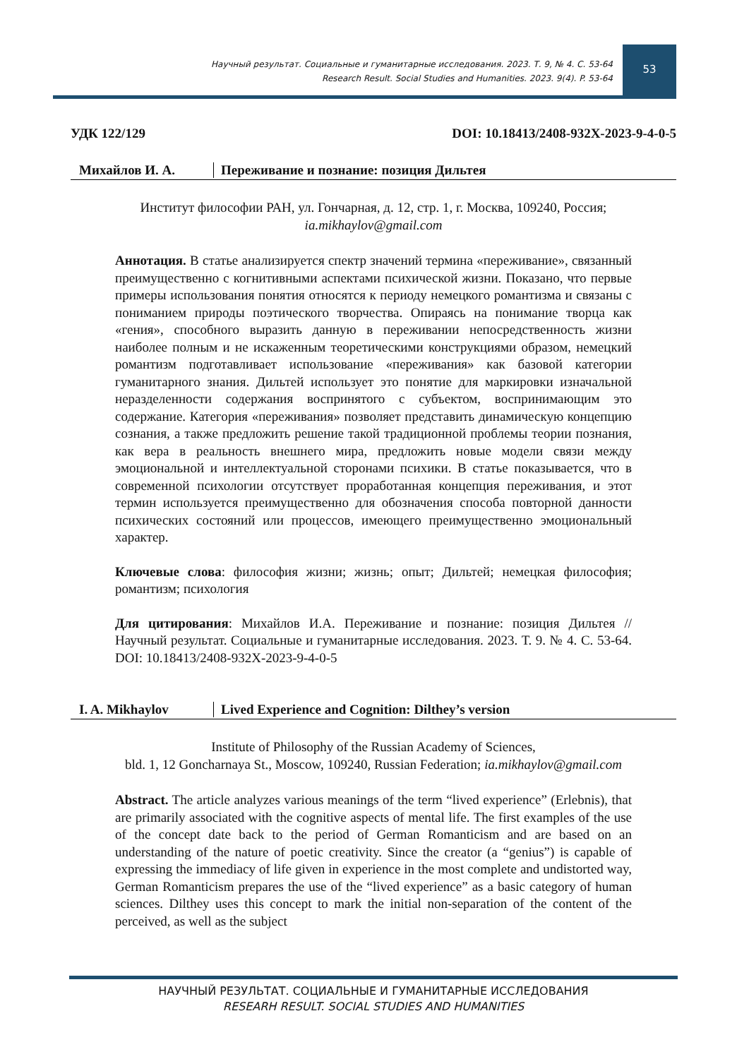Научный результат. Социальные и гуманитарные исследования. 2023. Т. 9, № 4. С. 53-64
Research Result. Social Studies and Humanities. 2023. 9(4). P. 53-64
53
УДК 122/129 DOI: 10.18413/2408-932X-2023-9-4-0-5
Михайлов И. А. Переживание и познание: позиция Дильтея
Институт философии РАН, ул. Гончарная, д. 12, стр. 1, г. Москва, 109240, Россия;
ia.mikhaylov@gmail.com
Аннотация. В статье анализируется спектр значений термина «переживание», связанный преимущественно с когнитивными аспектами психической жизни. Показано, что первые примеры использования понятия относятся к периоду немецкого романтизма и связаны с пониманием природы поэтического творчества. Опираясь на понимание творца как «гения», способного выразить данную в переживании непосредственность жизни наиболее полным и не искаженным теоретическими конструкциями образом, немецкий романтизм подготавливает использование «переживания» как базовой категории гуманитарного знания. Дильтей использует это понятие для маркировки изначальной неразделенности содержания воспринятого с субъектом, воспринимающим это содержание. Категория «переживания» позволяет представить динамическую концепцию сознания, а также предложить решение такой традиционной проблемы теории познания, как вера в реальность внешнего мира, предложить новые модели связи между эмоциональной и интеллектуальной сторонами психики. В статье показывается, что в современной психологии отсутствует проработанная концепция переживания, и этот термин используется преимущественно для обозначения способа повторной данности психических состояний или процессов, имеющего преимущественно эмоциональный характер.
Ключевые слова: философия жизни; жизнь; опыт; Дильтей; немецкая философия; романтизм; психология
Для цитирования: Михайлов И.А. Переживание и познание: позиция Дильтея // Научный результат. Социальные и гуманитарные исследования. 2023. Т. 9. № 4. С. 53-64. DOI: 10.18413/2408-932X-2023-9-4-0-5
I. A. Mikhaylov Lived Experience and Cognition: Dilthey’s version
Institute of Philosophy of the Russian Academy of Sciences,
bld. 1, 12 Goncharnaya St., Moscow, 109240, Russian Federation; ia.mikhaylov@gmail.com
Abstract. The article analyzes various meanings of the term “lived experience” (Erlebnis), that are primarily associated with the cognitive aspects of mental life. The first examples of the use of the concept date back to the period of German Romanticism and are based on an understanding of the nature of poetic creativity. Since the creator (a “genius”) is capable of expressing the immediacy of life given in experience in the most complete and undistorted way, German Romanticism prepares the use of the “lived experience” as a basic category of human sciences. Dilthey uses this concept to mark the initial non-separation of the content of the perceived, as well as the subject
НАУЧНЫЙ РЕЗУЛЬТАТ. СОЦИАЛЬНЫЕ И ГУМАНИТАРНЫЕ ИССЛЕДОВАНИЯ
RESEARH RESULT. SOCIAL STUDIES AND HUMANITIES